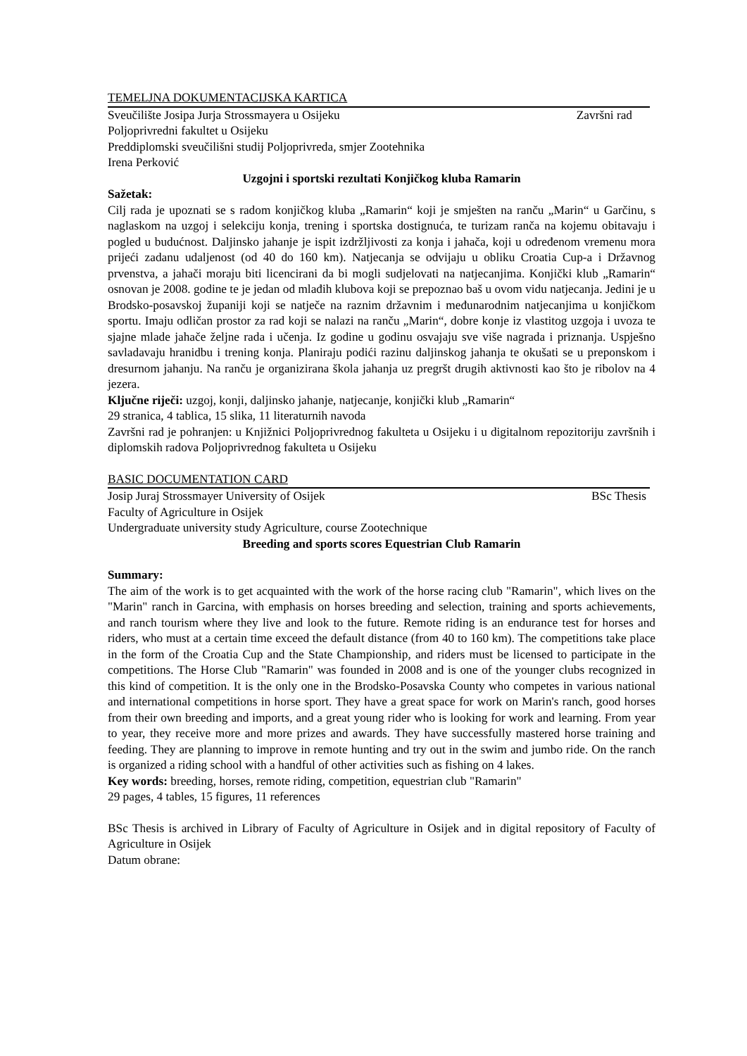TEMELJNA DOKUMENTACIJSKA KARTICA
Sveučilište Josipa Jurja Strossmayera u Osijeku Završni rad
Poljoprivredni fakultet u Osijeku
Preddiplomski sveučilišni studij Poljoprivreda, smjer Zootehnika
Irena Perković
Uzgojni i sportski rezultati Konjičkog kluba Ramarin
Sažetak:
Cilj rada je upoznati se s radom konjičkog kluba „Ramarin“ koji je smješten na ranču „Marin“ u Garčinu, s naglaskom na uzgoj i selekciju konja, trening i sportska dostignuća, te turizam ranča na kojemu obitavaju i pogled u budućnost. Daljinsko jahanje je ispit izdržljivosti za konja i jahača, koji u određenom vremenu mora prijeći zadanu udaljenost (od 40 do 160 km). Natjecanja se odvijaju u obliku Croatia Cup-a i Državnog prvenstva, a jahači moraju biti licencirani da bi mogli sudjelovati na natjecanjima. Konjički klub „Ramarin“ osnovan je 2008. godine te je jedan od mlađih klubova koji se prepoznao baš u ovom vidu natjecanja. Jedini je u Brodsko-posavskoj županiji koji se natječe na raznim državnim i međunarodnim natjecanjima u konjičkom sportu. Imaju odličan prostor za rad koji se nalazi na ranču „Marin“, dobre konje iz vlastitog uzgoja i uvoza te sjajne mlade jahače željne rada i učenja. Iz godine u godinu osvajaju sve više nagrada i priznanja. Uspješno savladavaju hranidbu i trening konja. Planiraju podići razinu daljinskog jahanja te okušati se u preponskom i dresurnom jahanju. Na ranču je organizirana škola jahanja uz pregršt drugih aktivnosti kao što je ribolov na 4 jezera.
Ključne riječi: uzgoj, konji, daljinsko jahanje, natjecanje, konjički klub „Ramarin“
29 stranica, 4 tablica, 15 slika, 11 literaturnih navoda
Završni rad je pohranjen: u Knjižnici Poljoprivrednog fakulteta u Osijeku i u digitalnom repozitoriju završnih i diplomskih radova Poljoprivrednog fakulteta u Osijeku
BASIC DOCUMENTATION CARD
Josip Juraj Strossmayer University of Osijek BSc Thesis
Faculty of Agriculture in Osijek
Undergraduate university study Agriculture, course Zootechnique
Breeding and sports scores Equestrian Club Ramarin
Summary:
The aim of the work is to get acquainted with the work of the horse racing club "Ramarin", which lives on the "Marin" ranch in Garcina, with emphasis on horses breeding and selection, training and sports achievements, and ranch tourism where they live and look to the future. Remote riding is an endurance test for horses and riders, who must at a certain time exceed the default distance (from 40 to 160 km). The competitions take place in the form of the Croatia Cup and the State Championship, and riders must be licensed to participate in the competitions. The Horse Club "Ramarin" was founded in 2008 and is one of the younger clubs recognized in this kind of competition. It is the only one in the Brodsko-Posavska County who competes in various national and international competitions in horse sport. They have a great space for work on Marin's ranch, good horses from their own breeding and imports, and a great young rider who is looking for work and learning. From year to year, they receive more and more prizes and awards. They have successfully mastered horse training and feeding. They are planning to improve in remote hunting and try out in the swim and jumbo ride. On the ranch is organized a riding school with a handful of other activities such as fishing on 4 lakes.
Key words: breeding, horses, remote riding, competition, equestrian club "Ramarin"
29 pages, 4 tables, 15 figures, 11 references
BSc Thesis is archived in Library of Faculty of Agriculture in Osijek and in digital repository of Faculty of Agriculture in Osijek
Datum obrane: